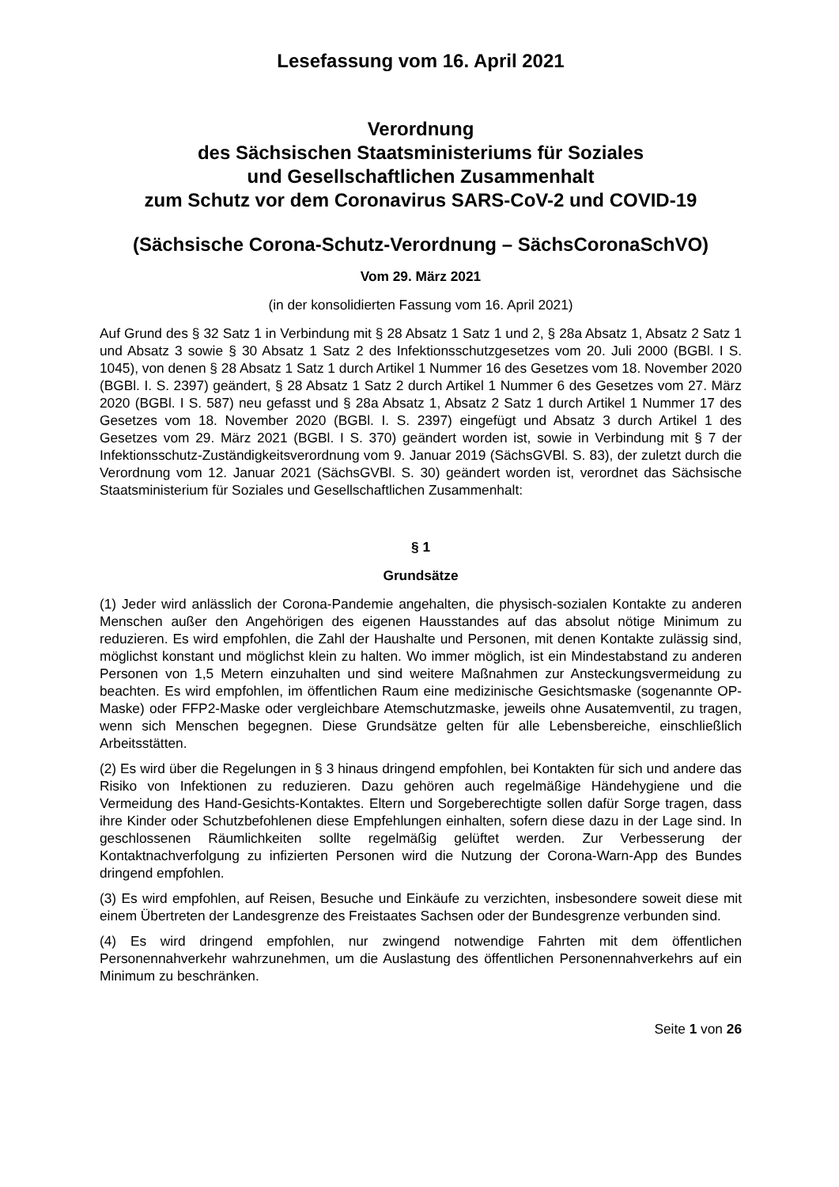Lesefassung vom 16. April 2021
Verordnung
des Sächsischen Staatsministeriums für Soziales
und Gesellschaftlichen Zusammenhalt
zum Schutz vor dem Coronavirus SARS-CoV-2 und COVID-19
(Sächsische Corona-Schutz-Verordnung – SächsCoronaSchVO)
Vom 29. März 2021
(in der konsolidierten Fassung vom 16. April 2021)
Auf Grund des § 32 Satz 1 in Verbindung mit § 28 Absatz 1 Satz 1 und 2, § 28a Absatz 1, Absatz 2 Satz 1 und Absatz 3 sowie § 30 Absatz 1 Satz 2 des Infektionsschutzgesetzes vom 20. Juli 2000 (BGBl. I S. 1045), von denen § 28 Absatz 1 Satz 1 durch Artikel 1 Nummer 16 des Gesetzes vom 18. November 2020 (BGBl. I. S. 2397) geändert, § 28 Absatz 1 Satz 2 durch Artikel 1 Nummer 6 des Gesetzes vom 27. März 2020 (BGBl. I S. 587) neu gefasst und § 28a Absatz 1, Absatz 2 Satz 1 durch Artikel 1 Nummer 17 des Gesetzes vom 18. November 2020 (BGBl. I. S. 2397) eingefügt und Absatz 3 durch Artikel 1 des Gesetzes vom 29. März 2021 (BGBl. I S. 370) geändert worden ist, sowie in Verbindung mit § 7 der Infektionsschutz-Zuständigkeitsverordnung vom 9. Januar 2019 (SächsGVBl. S. 83), der zuletzt durch die Verordnung vom 12. Januar 2021 (SächsGVBl. S. 30) geändert worden ist, verordnet das Sächsische Staatsministerium für Soziales und Gesellschaftlichen Zusammenhalt:
§ 1
Grundsätze
(1) Jeder wird anlässlich der Corona-Pandemie angehalten, die physisch-sozialen Kontakte zu anderen Menschen außer den Angehörigen des eigenen Hausstandes auf das absolut nötige Minimum zu reduzieren. Es wird empfohlen, die Zahl der Haushalte und Personen, mit denen Kontakte zulässig sind, möglichst konstant und möglichst klein zu halten. Wo immer möglich, ist ein Mindestabstand zu anderen Personen von 1,5 Metern einzuhalten und sind weitere Maßnahmen zur Ansteckungsvermeidung zu beachten. Es wird empfohlen, im öffentlichen Raum eine medizinische Gesichtsmaske (sogenannte OP-Maske) oder FFP2-Maske oder vergleichbare Atemschutzmaske, jeweils ohne Ausatemventil, zu tragen, wenn sich Menschen begegnen. Diese Grundsätze gelten für alle Lebensbereiche, einschließlich Arbeitsstätten.
(2) Es wird über die Regelungen in § 3 hinaus dringend empfohlen, bei Kontakten für sich und andere das Risiko von Infektionen zu reduzieren. Dazu gehören auch regelmäßige Händehygiene und die Vermeidung des Hand-Gesichts-Kontaktes. Eltern und Sorgeberechtigte sollen dafür Sorge tragen, dass ihre Kinder oder Schutzbefohlenen diese Empfehlungen einhalten, sofern diese dazu in der Lage sind. In geschlossenen Räumlichkeiten sollte regelmäßig gelüftet werden. Zur Verbesserung der Kontaktnachverfolgung zu infizierten Personen wird die Nutzung der Corona-Warn-App des Bundes dringend empfohlen.
(3) Es wird empfohlen, auf Reisen, Besuche und Einkäufe zu verzichten, insbesondere soweit diese mit einem Übertreten der Landesgrenze des Freistaates Sachsen oder der Bundesgrenze verbunden sind.
(4) Es wird dringend empfohlen, nur zwingend notwendige Fahrten mit dem öffentlichen Personennahverkehr wahrzunehmen, um die Auslastung des öffentlichen Personennahverkehrs auf ein Minimum zu beschränken.
Seite 1 von 26